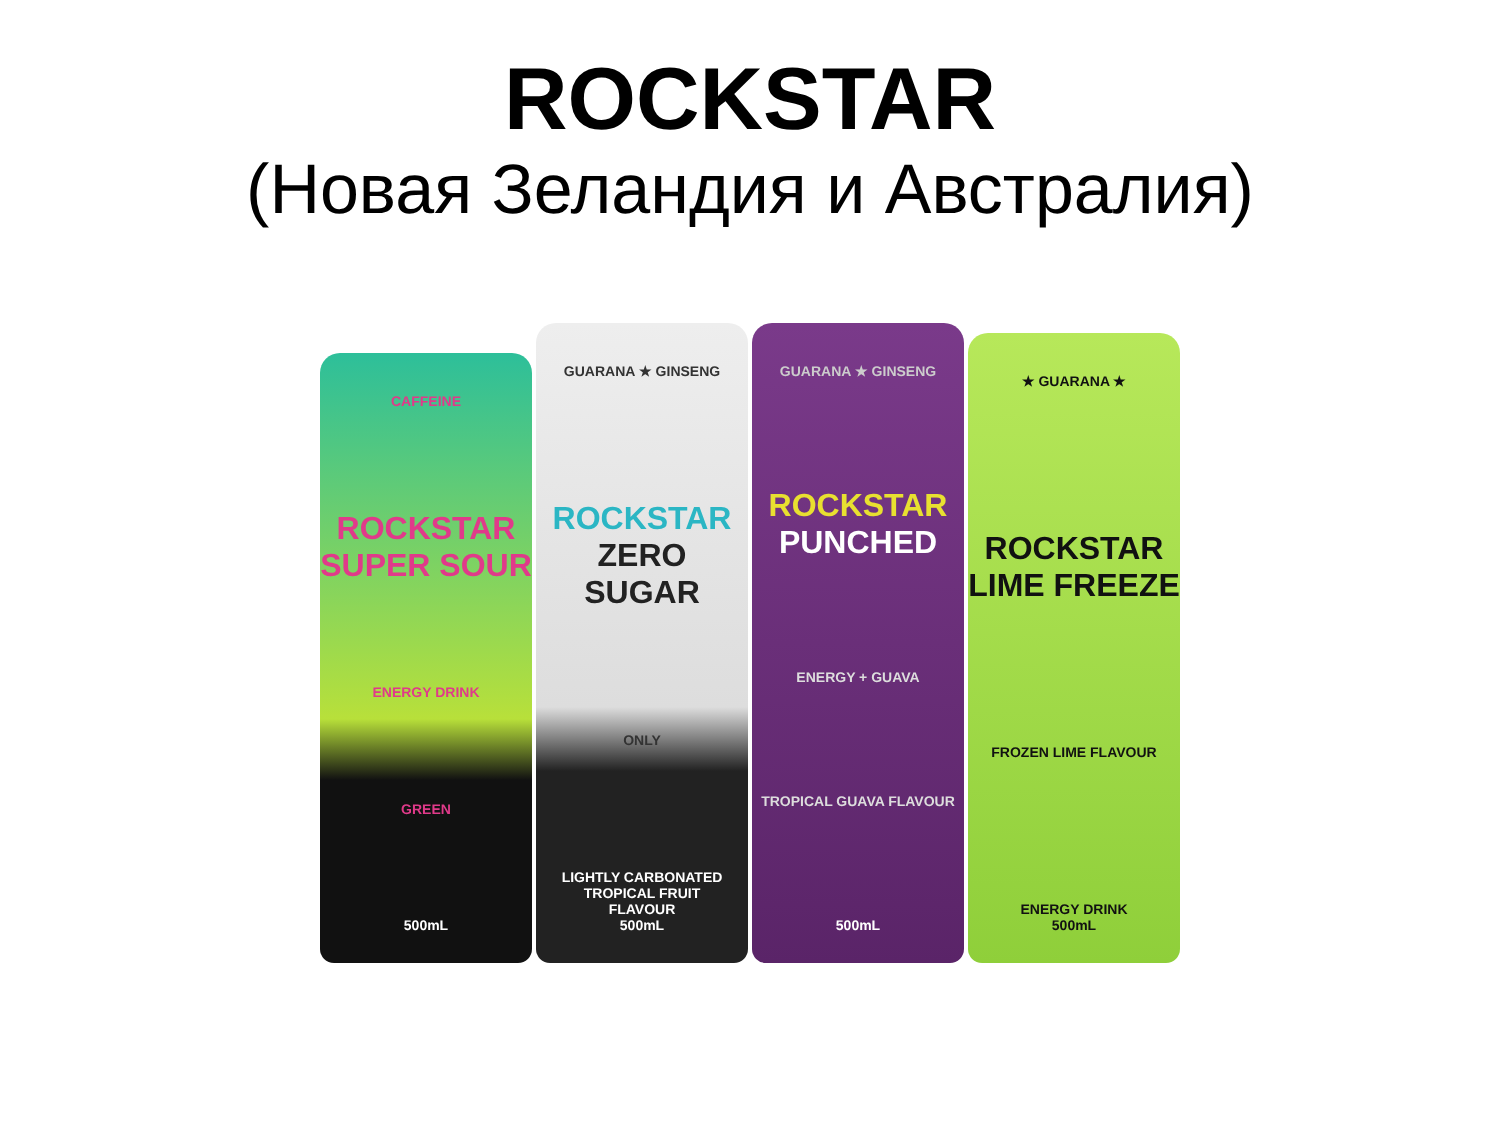ROCKSTAR
(Новая Зеландия и Австралия)
CAFFEINE
ROCKSTAR
SUPER SOUR
ENERGY DRINK
GREEN
500mL
GUARANA ★ GINSENG
ROCKSTAR
ZERO SUGAR
ONLY
LIGHTLY CARBONATED
TROPICAL FRUIT
FLAVOUR
500mL
GUARANA ★ GINSENG
ROCKSTAR
PUNCHED
ENERGY + GUAVA
TROPICAL GUAVA FLAVOUR
500mL
★ GUARANA ★
ROCKSTAR
LIME FREEZE
FROZEN LIME FLAVOUR
ENERGY DRINK
500mL